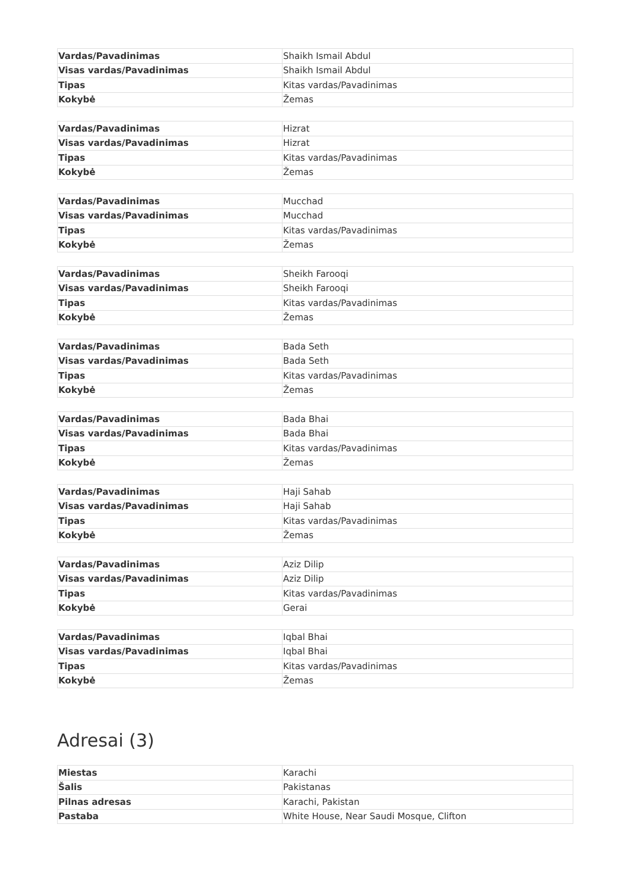| Vardas/Pavadinimas | Shaikh Ismail Abdul |
| Visas vardas/Pavadinimas | Shaikh Ismail Abdul |
| Tipas | Kitas vardas/Pavadinimas |
| Kokybė | Žemas |
| Vardas/Pavadinimas | Hizrat |
| Visas vardas/Pavadinimas | Hizrat |
| Tipas | Kitas vardas/Pavadinimas |
| Kokybė | Žemas |
| Vardas/Pavadinimas | Mucchad |
| Visas vardas/Pavadinimas | Mucchad |
| Tipas | Kitas vardas/Pavadinimas |
| Kokybė | Žemas |
| Vardas/Pavadinimas | Sheikh Farooqi |
| Visas vardas/Pavadinimas | Sheikh Farooqi |
| Tipas | Kitas vardas/Pavadinimas |
| Kokybė | Žemas |
| Vardas/Pavadinimas | Bada Seth |
| Visas vardas/Pavadinimas | Bada Seth |
| Tipas | Kitas vardas/Pavadinimas |
| Kokybė | Žemas |
| Vardas/Pavadinimas | Bada Bhai |
| Visas vardas/Pavadinimas | Bada Bhai |
| Tipas | Kitas vardas/Pavadinimas |
| Kokybė | Žemas |
| Vardas/Pavadinimas | Haji Sahab |
| Visas vardas/Pavadinimas | Haji Sahab |
| Tipas | Kitas vardas/Pavadinimas |
| Kokybė | Žemas |
| Vardas/Pavadinimas | Aziz Dilip |
| Visas vardas/Pavadinimas | Aziz Dilip |
| Tipas | Kitas vardas/Pavadinimas |
| Kokybė | Gerai |
| Vardas/Pavadinimas | Iqbal Bhai |
| Visas vardas/Pavadinimas | Iqbal Bhai |
| Tipas | Kitas vardas/Pavadinimas |
| Kokybė | Žemas |
Adresai (3)
| Miestas | Karachi |
| Šalis | Pakistanas |
| Pilnas adresas | Karachi, Pakistan |
| Pastaba | White House, Near Saudi Mosque, Clifton |